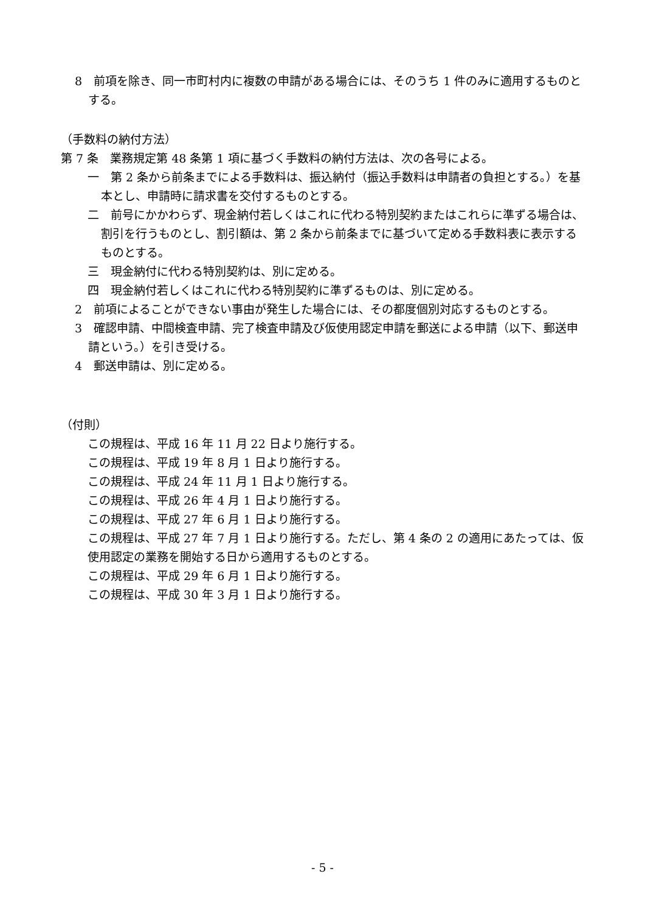8　前項を除き、同一市町村内に複数の申請がある場合には、そのうち 1 件のみに適用するものとする。
（手数料の納付方法）
第 7 条　業務規定第 48 条第 1 項に基づく手数料の納付方法は、次の各号による。
一　第 2 条から前条までによる手数料は、振込納付（振込手数料は申請者の負担とする。）を基本とし、申請時に請求書を交付するものとする。
二　前号にかかわらず、現金納付若しくはこれに代わる特別契約またはこれらに準ずる場合は、割引を行うものとし、割引額は、第 2 条から前条までに基づいて定める手数料表に表示するものとする。
三　現金納付に代わる特別契約は、別に定める。
四　現金納付若しくはこれに代わる特別契約に準ずるものは、別に定める。
2　前項によることができない事由が発生した場合には、その都度個別対応するものとする。
3　確認申請、中間検査申請、完了検査申請及び仮使用認定申請を郵送による申請（以下、郵送申請という。）を引き受ける。
4　郵送申請は、別に定める。
（付則）
この規程は、平成 16 年 11 月 22 日より施行する。
この規程は、平成 19 年 8 月 1 日より施行する。
この規程は、平成 24 年 11 月 1 日より施行する。
この規程は、平成 26 年 4 月 1 日より施行する。
この規程は、平成 27 年 6 月 1 日より施行する。
この規程は、平成 27 年 7 月 1 日より施行する。ただし、第 4 条の 2 の適用にあたっては、仮使用認定の業務を開始する日から適用するものとする。
この規程は、平成 29 年 6 月 1 日より施行する。
この規程は、平成 30 年 3 月 1 日より施行する。
- 5 -